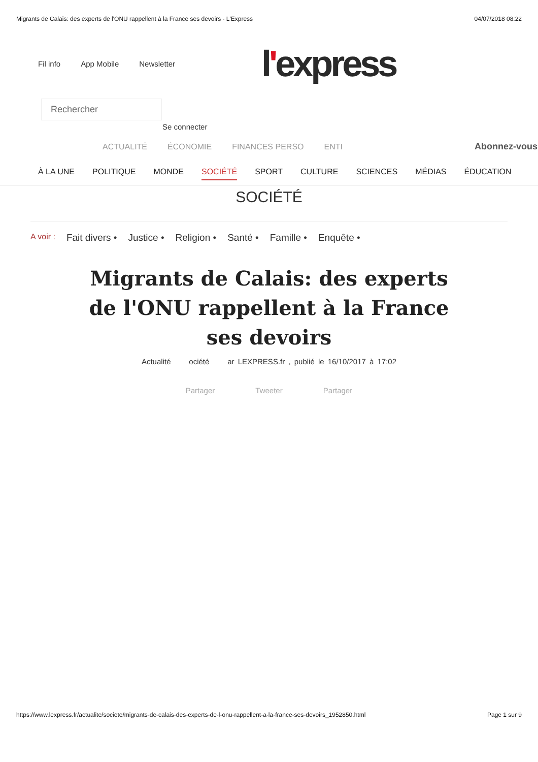Migrants de Calais: des experts de l'ONU rappellent à la France ses devoirs - L'Express 04/07/2018 08:22
Fil info App Mobile Newsletter
l'express
Rechercher
Se connecter
ACTUALITÉ ÉCONOMIE FINANCES PERSO ENTI Abonnez-vous
À LA UNE POLITIQUE MONDE SOCIÉTÉ SPORT CULTURE SCIENCES MÉDIAS ÉDUCATION
SOCIÉTÉ
A voir : Fait divers • Justice • Religion • Santé • Famille • Enquête •
Migrants de Calais: des experts de l'ONU rappellent à la France ses devoirs
Actualité ociété ar LEXPRESS.fr , publié le 16/10/2017 à 17:02
Partager Tweeter Partager
https://www.lexpress.fr/actualite/societe/migrants-de-calais-des-experts-de-l-onu-rappellent-a-la-france-ses-devoirs_1952850.html Page 1 sur 9